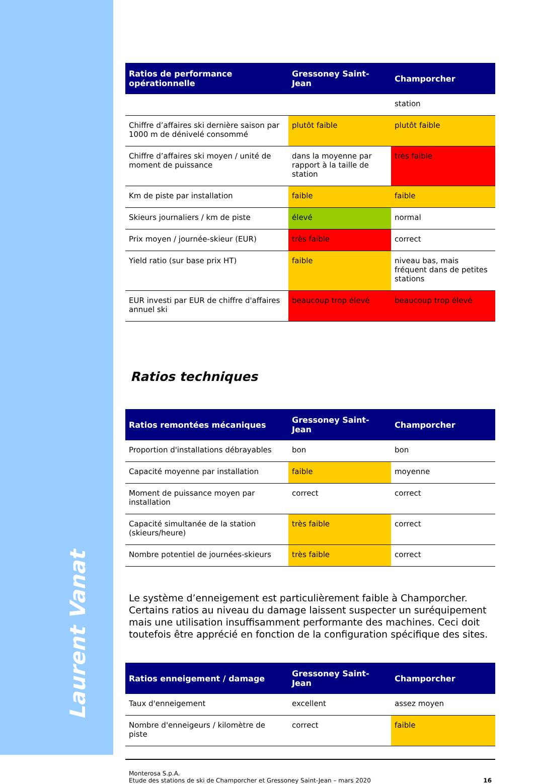Laurent Vanat
| Ratios de performance opérationnelle | Gressoney Saint-Jean | Champorcher |
| --- | --- | --- |
| | | station |
| Chiffre d’affaires ski dernière saison par 1000 m de dénivelé consommé | plutôt faible | plutôt faible |
| Chiffre d’affaires ski moyen / unité de moment de puissance | dans la moyenne par rapport à la taille de station | très faible |
| Km de piste par installation | faible | faible |
| Skieurs journaliers / km de piste | élevé | normal |
| Prix moyen / journée-skieur (EUR) | très faible | correct |
| Yield ratio (sur base prix HT) | faible | niveau bas, mais fréquent dans de petites stations |
| EUR investi par EUR de chiffre d'affaires annuel ski | beaucoup trop élevé | beaucoup trop élevé |
Ratios techniques
| Ratios remontées mécaniques | Gressoney Saint-Jean | Champorcher |
| --- | --- | --- |
| Proportion d'installations débrayables | bon | bon |
| Capacité moyenne par installation | faible | moyenne |
| Moment de puissance moyen par installation | correct | correct |
| Capacité simultanée de la station (skieurs/heure) | très faible | correct |
| Nombre potentiel de journées-skieurs | très faible | correct |
Le système d’enneigement est particulièrement faible à Champorcher. Certains ratios au niveau du damage laissent suspecter un suréquipement mais une utilisation insuffisamment performante des machines. Ceci doit toutefois être apprécié en fonction de la configuration spécifique des sites.
| Ratios enneigement / damage | Gressoney Saint-Jean | Champorcher |
| --- | --- | --- |
| Taux d'enneigement | excellent | assez moyen |
| Nombre d'enneigeurs / kilomètre de piste | correct | faible |
Monterosa S.p.A.
Etude des stations de ski de Champorcher et Gressoney Saint-Jean – mars 2020
16